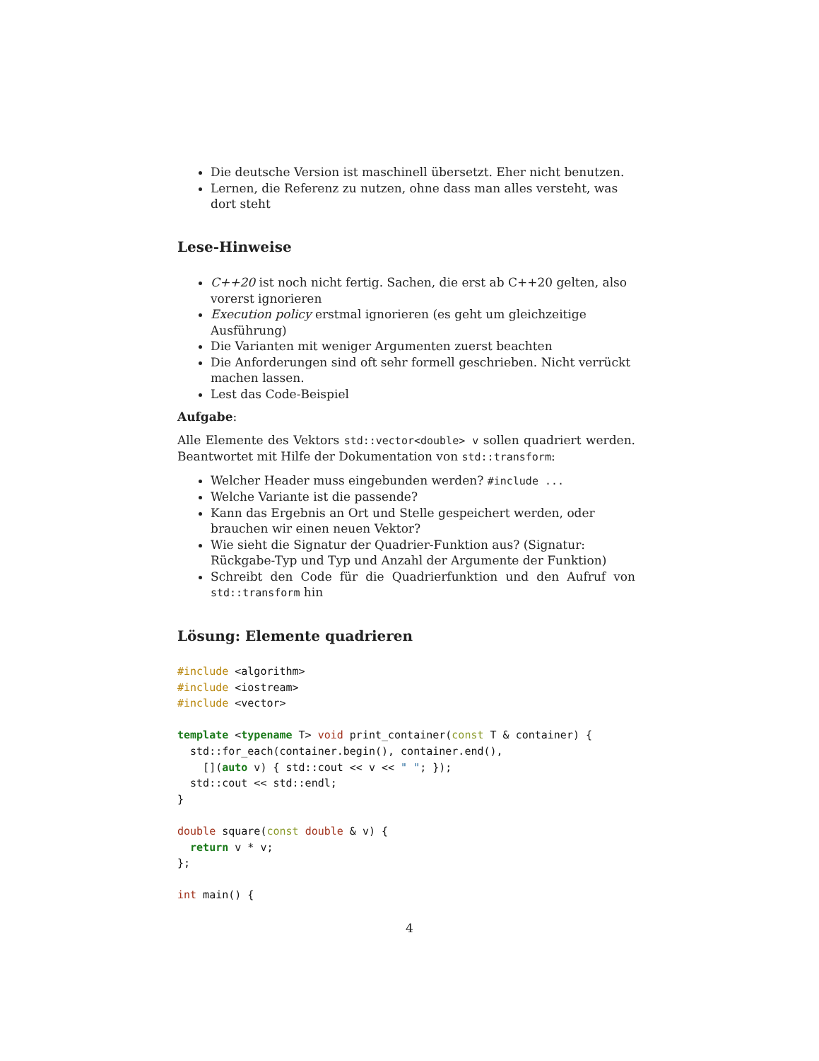Die deutsche Version ist maschinell übersetzt. Eher nicht benutzen.
Lernen, die Referenz zu nutzen, ohne dass man alles versteht, was dort steht
Lese-Hinweise
C++20 ist noch nicht fertig. Sachen, die erst ab C++20 gelten, also vorerst ignorieren
Execution policy erstmal ignorieren (es geht um gleichzeitige Ausführung)
Die Varianten mit weniger Argumenten zuerst beachten
Die Anforderungen sind oft sehr formell geschrieben. Nicht verrückt machen lassen.
Lest das Code-Beispiel
Aufgabe:
Alle Elemente des Vektors std::vector<double> v sollen quadriert werden. Beantwortet mit Hilfe der Dokumentation von std::transform:
Welcher Header muss eingebunden werden? #include ...
Welche Variante ist die passende?
Kann das Ergebnis an Ort und Stelle gespeichert werden, oder brauchen wir einen neuen Vektor?
Wie sieht die Signatur der Quadrier-Funktion aus? (Signatur: Rückgabe-Typ und Typ und Anzahl der Argumente der Funktion)
Schreibt den Code für die Quadrierfunktion und den Aufruf von std::transform hin
Lösung: Elemente quadrieren
#include <algorithm>
#include <iostream>
#include <vector>

template <typename T> void print_container(const T & container) {
  std::for_each(container.begin(), container.end(),
    [](auto v) { std::cout << v << " "; });
  std::cout << std::endl;
}

double square(const double & v) {
  return v * v;
};

int main() {
4